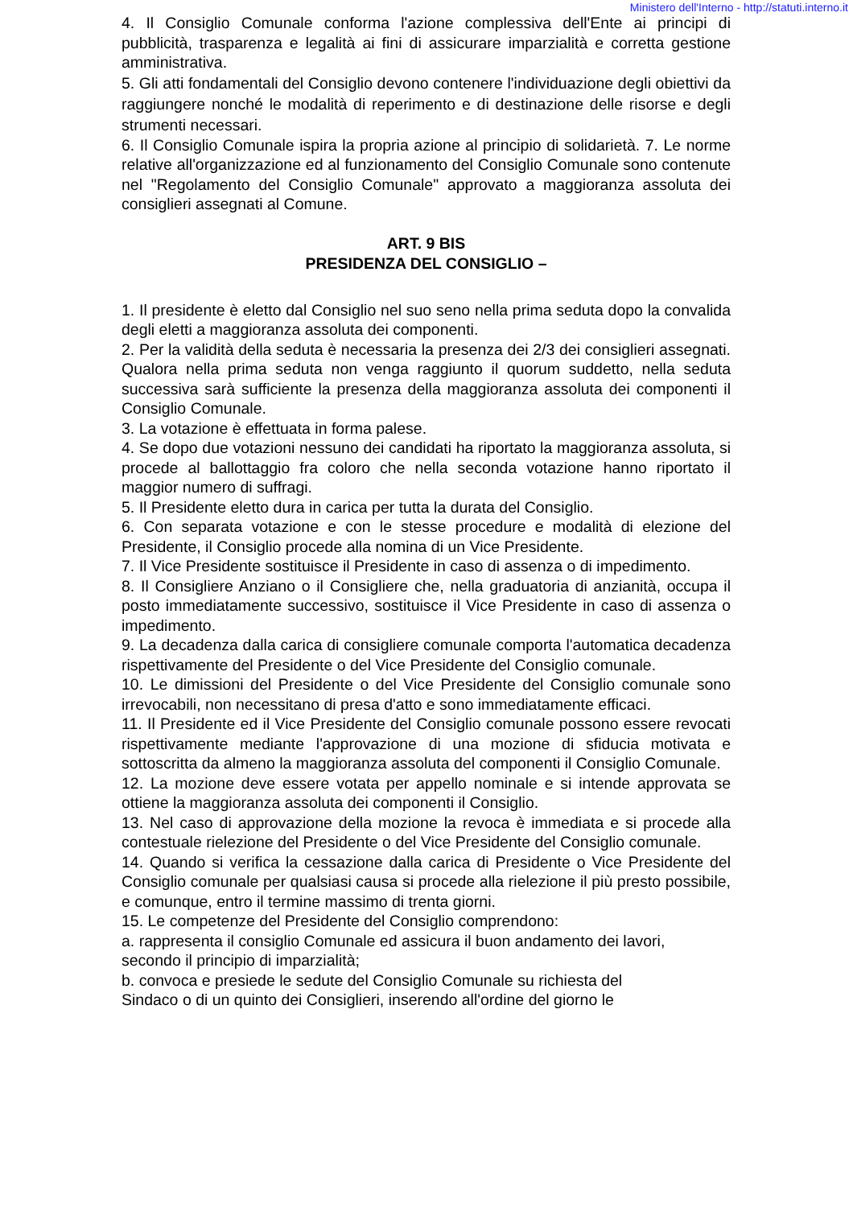Ministero dell'Interno - http://statuti.interno.it
4. Il Consiglio Comunale conforma l'azione complessiva dell'Ente ai principi di pubblicità, trasparenza e legalità ai fini di assicurare imparzialità e corretta gestione amministrativa.
5. Gli atti fondamentali del Consiglio devono contenere l'individuazione degli obiettivi da raggiungere nonché le modalità di reperimento e di destinazione delle risorse e degli strumenti necessari.
6. Il Consiglio Comunale ispira la propria azione al principio di solidarietà. 7. Le norme relative all'organizzazione ed al funzionamento del Consiglio Comunale sono contenute nel "Regolamento del Consiglio Comunale" approvato a maggioranza assoluta dei consiglieri assegnati al Comune.
ART. 9 BIS
PRESIDENZA DEL CONSIGLIO –
1. Il presidente è eletto dal Consiglio nel suo seno nella prima seduta dopo la convalida degli eletti a maggioranza assoluta dei componenti.
2. Per la validità della seduta è necessaria la presenza dei 2/3 dei consiglieri assegnati. Qualora nella prima seduta non venga raggiunto il quorum suddetto, nella seduta successiva sarà sufficiente la presenza della maggioranza assoluta dei componenti il Consiglio Comunale.
3. La votazione è effettuata in forma palese.
4. Se dopo due votazioni nessuno dei candidati ha riportato la maggioranza assoluta, si procede al ballottaggio fra coloro che nella seconda votazione hanno riportato il maggior numero di suffragi.
5. Il Presidente eletto dura in carica per tutta la durata del Consiglio.
6. Con separata votazione e con le stesse procedure e modalità di elezione del Presidente, il Consiglio procede alla nomina di un Vice Presidente.
7. Il Vice Presidente sostituisce il Presidente in caso di assenza o di impedimento.
8. Il Consigliere Anziano o il Consigliere che, nella graduatoria di anzianità, occupa il posto immediatamente successivo, sostituisce il Vice Presidente in caso di assenza o impedimento.
9. La decadenza dalla carica di consigliere comunale comporta l'automatica decadenza rispettivamente del Presidente o del Vice Presidente del Consiglio comunale.
10. Le dimissioni del Presidente o del Vice Presidente del Consiglio comunale sono irrevocabili, non necessitano di presa d'atto e sono immediatamente efficaci.
11. Il Presidente ed il Vice Presidente del Consiglio comunale possono essere revocati rispettivamente mediante l'approvazione di una mozione di sfiducia motivata e sottoscritta da almeno la maggioranza assoluta del componenti il Consiglio Comunale.
12. La mozione deve essere votata per appello nominale e si intende approvata se ottiene la maggioranza assoluta dei componenti il Consiglio.
13. Nel caso di approvazione della mozione la revoca è immediata e si procede alla contestuale rielezione del Presidente o del Vice Presidente del Consiglio comunale.
14. Quando si verifica la cessazione dalla carica di Presidente o Vice Presidente del Consiglio comunale per qualsiasi causa si procede alla rielezione il più presto possibile, e comunque, entro il termine massimo di trenta giorni.
15. Le competenze del Presidente del Consiglio comprendono:
a. rappresenta il consiglio Comunale ed assicura il buon andamento dei lavori,
secondo il principio di imparzialità;
b. convoca e presiede le sedute del Consiglio Comunale su richiesta del
Sindaco o di un quinto dei Consiglieri, inserendo all'ordine del giorno le